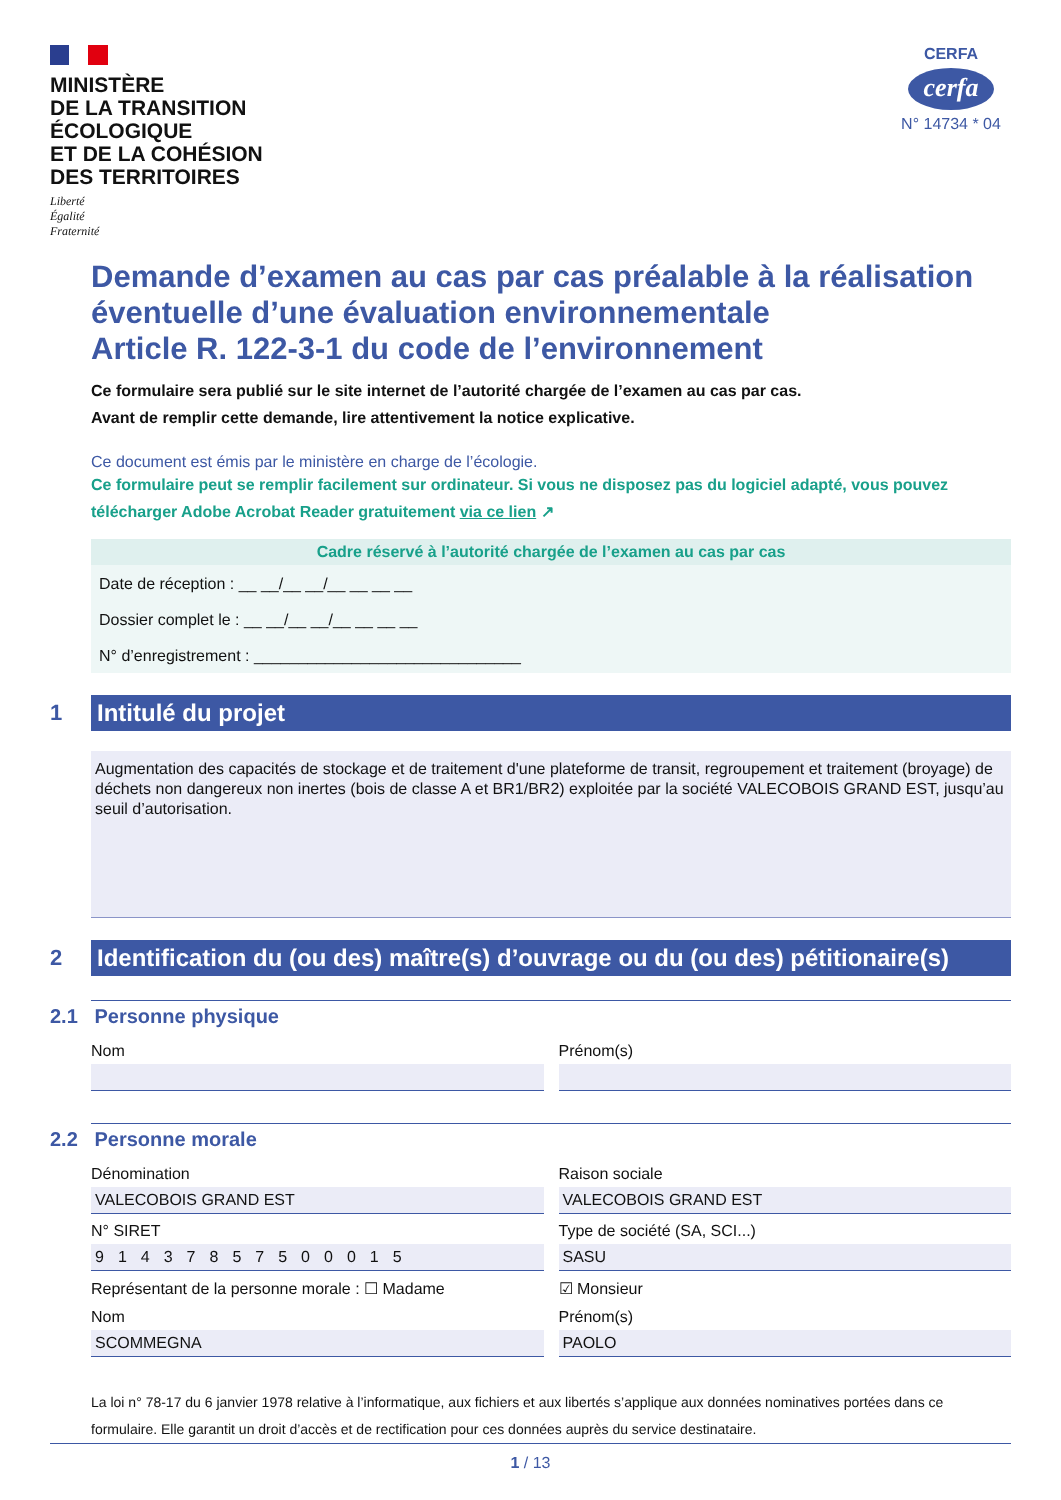MINISTÈRE
DE LA TRANSITION
ÉCOLOGIQUE
ET DE LA COHÉSION
DES TERRITOIRES
Liberté
Égalité
Fraternité
CERFA
cerfa
N° 14734 * 04
Demande d’examen au cas par cas préalable à la réalisation éventuelle d’une évaluation environnementale
Article R. 122-3-1 du code de l’environnement
Ce formulaire sera publié sur le site internet de l’autorité chargée de l’examen au cas par cas.
Avant de remplir cette demande, lire attentivement la notice explicative.
Ce document est émis par le ministère en charge de l’écologie.
Ce formulaire peut se remplir facilement sur ordinateur. Si vous ne disposez pas du logiciel adapté, vous pouvez télécharger Adobe Acrobat Reader gratuitement via ce lien ↗
Cadre réservé à l’autorité chargée de l’examen au cas par cas
Date de réception : __ __/__ __/__ __ __ __
Dossier complet le : __ __/__ __/__ __ __ __
N° d’enregistrement : ______________________________
1
Intitulé du projet
Augmentation des capacités de stockage et de traitement d'une plateforme de transit, regroupement et traitement (broyage) de déchets non dangereux non inertes (bois de classe A et BR1/BR2) exploitée par la société VALECOBOIS GRAND EST, jusqu’au seuil d’autorisation.
2
Identification du (ou des) maître(s) d’ouvrage ou du (ou des) pétitionaire(s)
2.1 Personne physique
Nom Prénom(s)
2.2 Personne morale
Dénomination
VALECOBOIS GRAND EST
Raison sociale
VALECOBOIS GRAND EST
N° SIRET
91437857500015
Type de société (SA, SCI...)
SASU
Représentant de la personne morale : ☐ Madame
☑ Monsieur
Nom
SCOMMEGNA
Prénom(s)
PAOLO
La loi n° 78-17 du 6 janvier 1978 relative à l’informatique, aux fichiers et aux libertés s’applique aux données nominatives portées dans ce formulaire. Elle garantit un droit d’accès et de rectification pour ces données auprès du service destinataire.
1 / 13